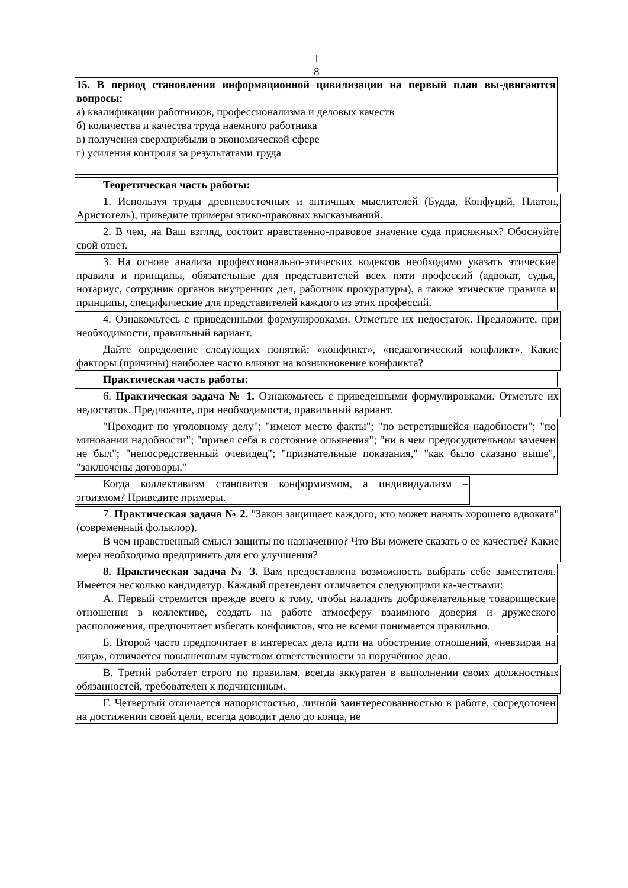1
8
15. В период становления информационной цивилизации на первый план вы-двигаются вопросы:
а) квалификации работников, профессионализма и деловых качеств
б) количества и качества труда наемного работника
в) получения сверхприбыли в экономической сфере
г) усиления контроля за результатами труда
Теоретическая часть работы:
1. Используя труды древневосточных и античных мыслителей (Будда, Конфуций, Платон, Аристотель), приведите примеры этико-правовых высказываний.
2. В чем, на Ваш взгляд, состоит нравственно-правовое значение суда присяжных? Обоснуйте свой ответ.
3. На основе анализа профессионально-этических кодексов необходимо указать этические правила и принципы, обязательные для представителей всех пяти профессий (адвокат, судья, нотариус, сотрудник органов внутренних дел, работник прокуратуры), а также этические правила и принципы, специфические для представителей каждого из этих профессий.
4. Ознакомьтесь с приведенными формулировками. Отметьте их недостаток. Предложите, при необходимости, правильный вариант.
Дайте определение следующих понятий: «конфликт», «педагогический конфликт». Какие факторы (причины) наиболее часто влияют на возникновение конфликта?
Практическая часть работы:
6. Практическая задача № 1. Ознакомьтесь с приведенными формулировками. Отметьте их недостаток. Предложите, при необходимости, правильный вариант.
"Проходит по уголовному делу"; "имеют место факты"; "по встретившейся надобности"; "по миновании надобности"; "привел себя в состояние опьянения"; "ни в чем предосудительном замечен не был"; "непосредственный очевидец"; "признательные показания," "как было сказано выше", "заключены договоры."
Когда коллективизм становится конформизмом, а индивидуализм – эгоизмом? Приведите примеры.
7. Практическая задача № 2. "Закон защищает каждого, кто может нанять хорошего адвоката" (современный фольклор).
В чем нравственный смысл защиты по назначению? Что Вы можете сказать о ее качестве? Какие меры необходимо предпринять для его улучшения?
8. Практическая задача № 3. Вам предоставлена возможность выбрать себе заместителя. Имеется несколько кандидатур. Каждый претендент отличается следующими ка-чествами:
А. Первый стремится прежде всего к тому, чтобы наладить доброжелательные товарищеские отношения в коллективе, создать на работе атмосферу взаимного доверия и дружеского расположения, предпочитает избегать конфликтов, что не всеми понимается правильно.
Б. Второй часто предпочитает в интересах дела идти на обострение отношений, «невзирая на лица», отличается повышенным чувством ответственности за поручённое дело.
В. Третий работает строго по правилам, всегда аккуратен в выполнении своих должностных обязанностей, требователен к подчиненным.
Г. Четвертый отличается напористостью, личной заинтересованностью в работе, сосредоточен на достижении своей цели, всегда доводит дело до конца, не